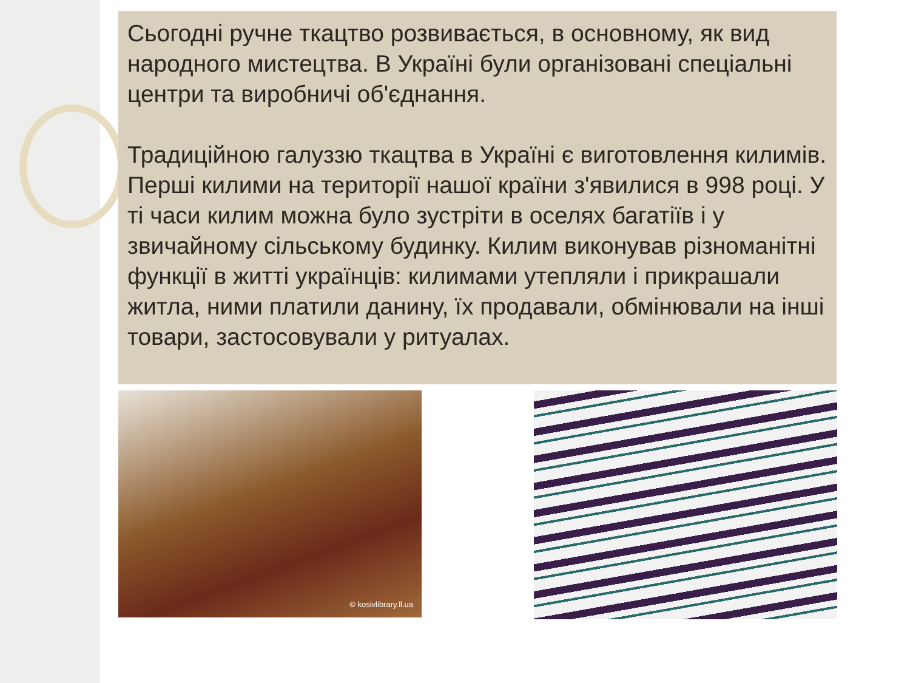Сьогодні ручне ткацтво розвивається, в основному, як вид народного мистецтва. В Україні були організовані спеціальні центри та виробничі об'єднання.
Традиційною галуззю ткацтва в Україні є виготовлення килимів. Перші килими на території нашої країни з'явилися в 998 році. У ті часи килим можна було зустріти в оселях багатіїв і у звичайному сільському будинку. Килим виконував різноманітні функції в житті українців: килимами утепляли і прикрашали житла, ними платили данину, їх продавали, обмінювали на інші товари, застосовували у ритуалах.
© kosivlibrary.ll.ua